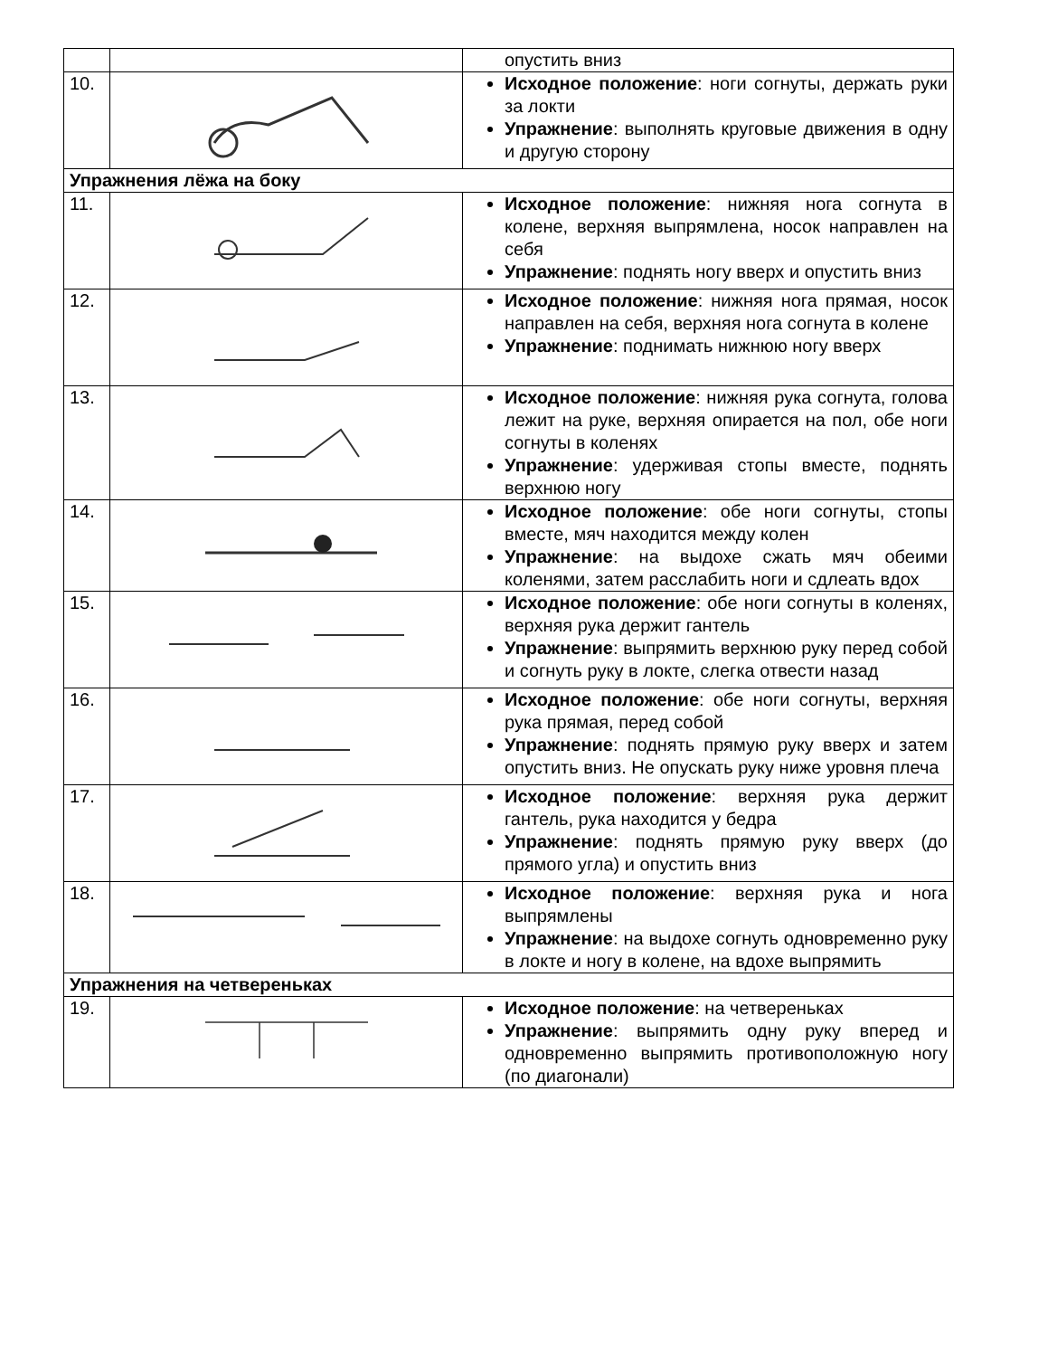| | | опустить вниз |
| 10. | | Исходное положение : ноги согнуты, держать руки за локти Упражнение : выполнять круговые движения в одну и другую сторону |
| Упражнения лёжа на боку | | |
| 11. | | Исходное положение : нижняя нога согнута в колене, верхняя выпрямлена, носок направлен на себя Упражнение : поднять ногу вверх и опустить вниз |
| 12. | | Исходное положение : нижняя нога прямая, носок направлен на себя, верхняя нога согнута в колене Упражнение : поднимать нижнюю ногу вверх |
| 13. | | Исходное положение : нижняя рука согнута, голова лежит на руке, верхняя опирается на пол, обе ноги согнуты в коленях Упражнение : удерживая стопы вместе, поднять верхнюю ногу |
| 14. | | Исходное положение : обе ноги согнуты, стопы вместе, мяч находится между колен Упражнение : на выдохе сжать мяч обеими коленями, затем расслабить ноги и сдлеать вдох |
| 15. | | Исходное положение : обе ноги согнуты в коленях, верхняя рука держит гантель Упражнение : выпрямить верхнюю руку перед собой и согнуть руку в локте, слегка отвести назад |
| 16. | | Исходное положение : обе ноги согнуты, верхняя рука прямая, перед собой Упражнение : поднять прямую руку вверх и затем опустить вниз. Не опускать руку ниже уровня плеча |
| 17. | | Исходное положение : верхняя рука держит гантель, рука находится у бедра Упражнение : поднять прямую руку вверх (до прямого угла) и опустить вниз |
| 18. | | Исходное положение : верхняя рука и нога выпрямлены Упражнение : на выдохе согнуть одновременно руку в локте и ногу в колене, на вдохе выпрямить |
| Упражнения на четвереньках | | |
| 19. | | Исходное положение : на четвереньках Упражнение : выпрямить одну руку вперед и одновременно выпрямить противоположную ногу (по диагонали) |